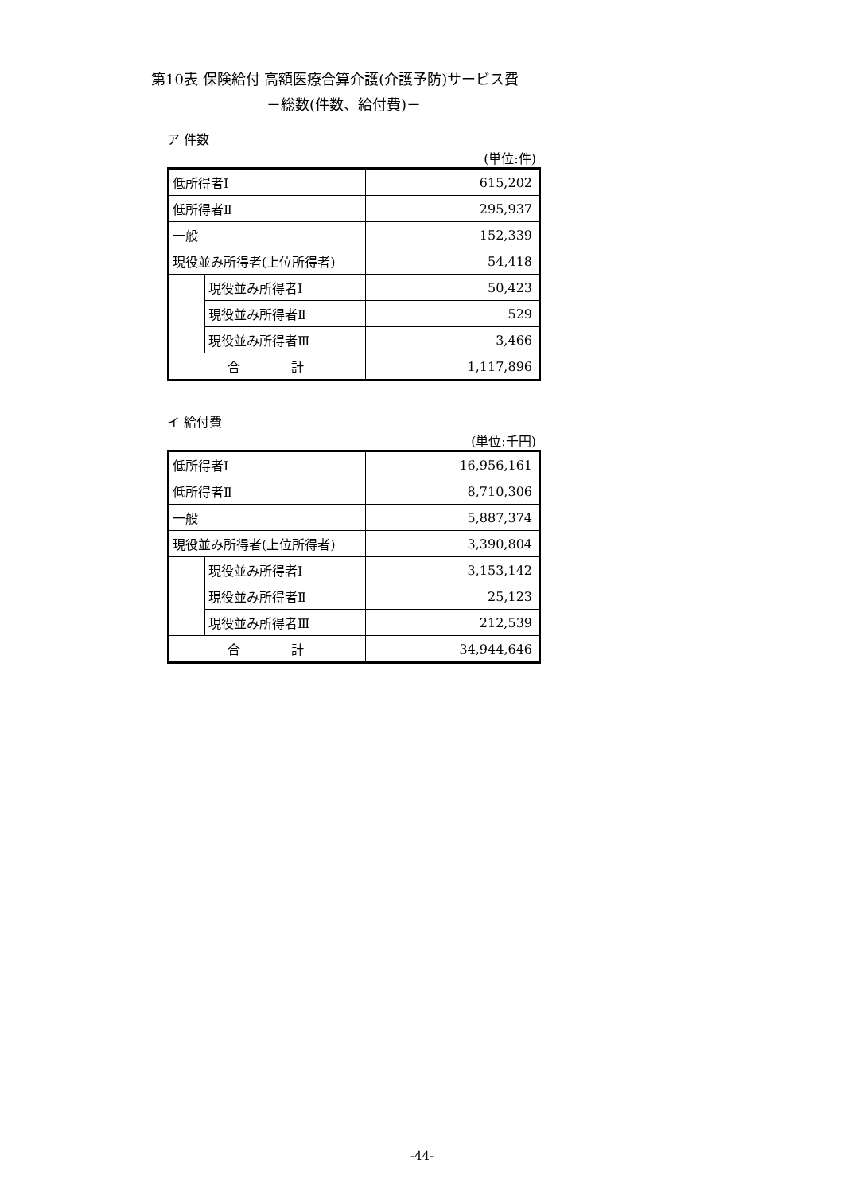第10表 保険給付 高額医療合算介護(介護予防)サービス費
－総数(件数、給付費)－
ア 件数
(単位:件)
| 低所得者Ⅰ | | 615,202 |
| 低所得者Ⅱ | | 295,937 |
| 一般 | | 152,339 |
| 現役並み所得者(上位所得者) | | 54,418 |
| | 現役並み所得者Ⅰ | 50,423 |
| | 現役並み所得者Ⅱ | 529 |
| | 現役並み所得者Ⅲ | 3,466 |
| 合 計 | | 1,117,896 |
イ 給付費
(単位:千円)
| 低所得者Ⅰ | | 16,956,161 |
| 低所得者Ⅱ | | 8,710,306 |
| 一般 | | 5,887,374 |
| 現役並み所得者(上位所得者) | | 3,390,804 |
| | 現役並み所得者Ⅰ | 3,153,142 |
| | 現役並み所得者Ⅱ | 25,123 |
| | 現役並み所得者Ⅲ | 212,539 |
| 合 計 | | 34,944,646 |
-44-